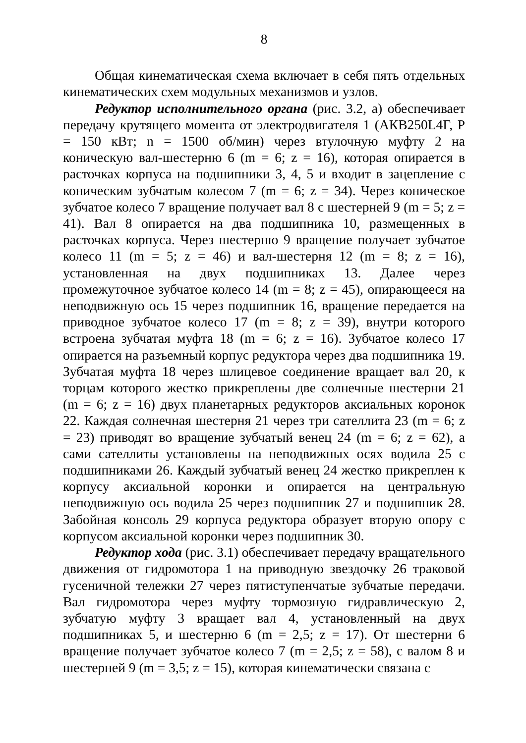8
Общая кинематическая схема включает в себя пять отдельных кинематических схем модульных механизмов и узлов.
Редуктор исполнительного органа (рис. 3.2, а) обеспечивает передачу крутящего момента от электродвигателя 1 (АКВ250L4Г, Р = 150 кВт; n = 1500 об/мин) через втулочную муфту 2 на коническую вал-шестерню 6 (m = 6; z = 16), которая опирается в расточках корпуса на подшипники 3, 4, 5 и входит в зацепление с коническим зубчатым колесом 7 (m = 6; z = 34). Через коническое зубчатое колесо 7 вращение получает вал 8 с шестерней 9 (m = 5; z = 41). Вал 8 опирается на два подшипника 10, размещенных в расточках корпуса. Через шестерню 9 вращение получает зубчатое колесо 11 (m = 5; z = 46) и вал-шестерня 12 (m = 8; z = 16), установленная на двух подшипниках 13. Далее через промежуточное зубчатое колесо 14 (m = 8; z = 45), опирающееся на неподвижную ось 15 через подшипник 16, вращение передается на приводное зубчатое колесо 17 (m = 8; z = 39), внутри которого встроена зубчатая муфта 18 (m = 6; z = 16). Зубчатое колесо 17 опирается на разъемный корпус редуктора через два подшипника 19. Зубчатая муфта 18 через шлицевое соединение вращает вал 20, к торцам которого жестко прикреплены две солнечные шестерни 21 (m = 6; z = 16) двух планетарных редукторов аксиальных коронок 22. Каждая солнечная шестерня 21 через три сателлита 23 (m = 6; z = 23) приводят во вращение зубчатый венец 24 (m = 6; z = 62), а сами сателлиты установлены на неподвижных осях водила 25 с подшипниками 26. Каждый зубчатый венец 24 жестко прикреплен к корпусу аксиальной коронки и опирается на центральную неподвижную ось водила 25 через подшипник 27 и подшипник 28. Забойная консоль 29 корпуса редуктора образует вторую опору с корпусом аксиальной коронки через подшипник 30.
Редуктор хода (рис. 3.1) обеспечивает передачу вращательного движения от гидромотора 1 на приводную звездочку 26 траковой гусеничной тележки 27 через пятиступенчатые зубчатые передачи. Вал гидромотора через муфту тормозную гидравлическую 2, зубчатую муфту 3 вращает вал 4, установленный на двух подшипниках 5, и шестерню 6 (m = 2,5; z = 17). От шестерни 6 вращение получает зубчатое колесо 7 (m = 2,5; z = 58), с валом 8 и шестерней 9 (m = 3,5; z = 15), которая кинематически связана с